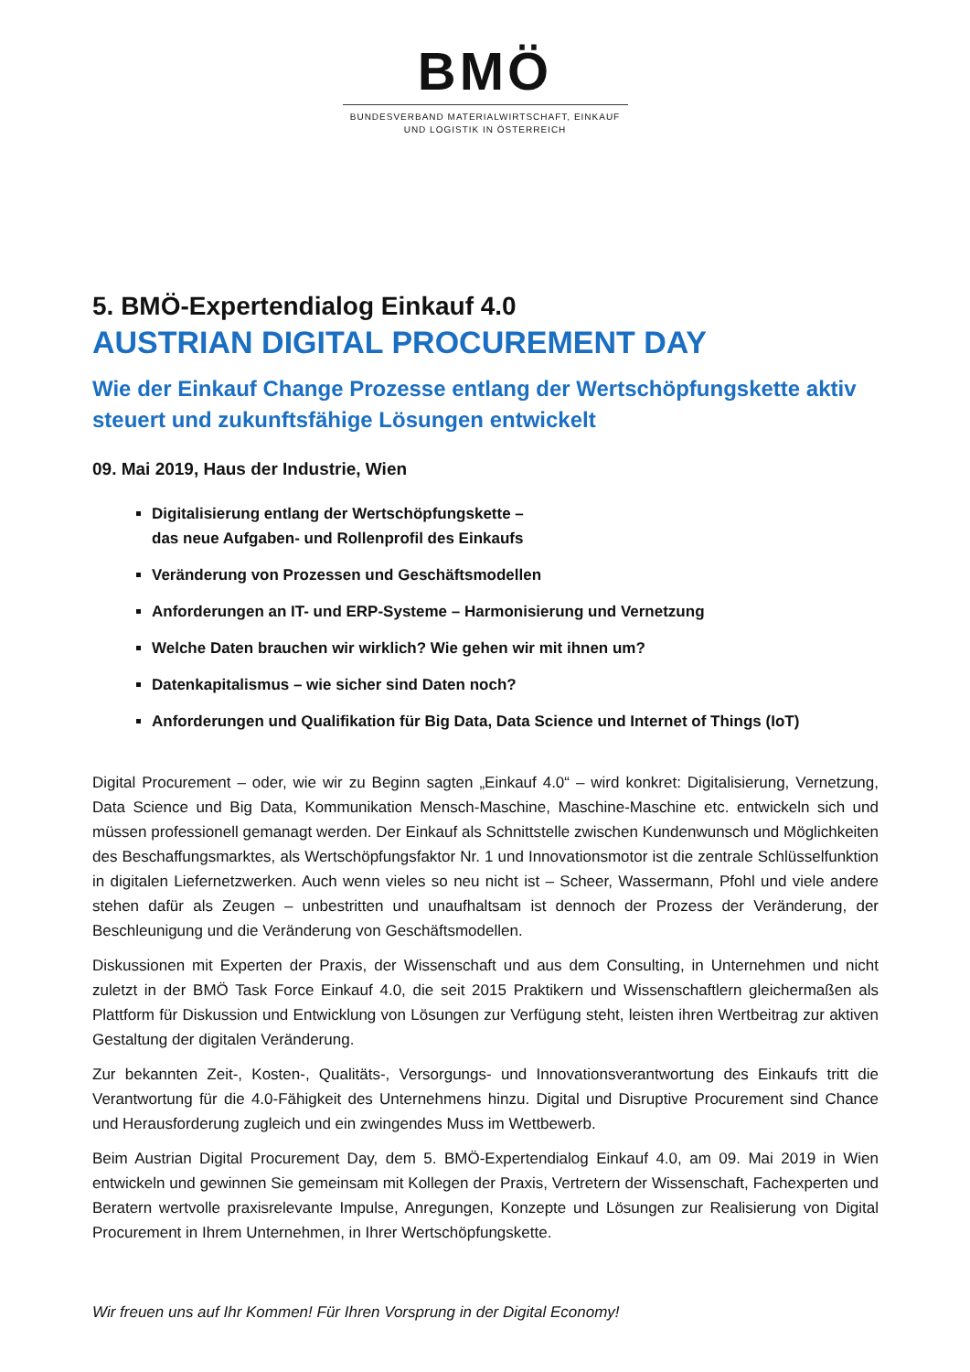BMÖ
BUNDESVERBAND MATERIALWIRTSCHAFT, EINKAUF
UND LOGISTIK IN ÖSTERREICH
5. BMÖ-Expertendialog Einkauf 4.0
AUSTRIAN DIGITAL PROCUREMENT DAY
Wie der Einkauf Change Prozesse entlang der Wertschöpfungskette aktiv steuert und zukunftsfähige Lösungen entwickelt
09. Mai 2019, Haus der Industrie, Wien
Digitalisierung entlang der Wertschöpfungskette –
das neue Aufgaben- und Rollenprofil des Einkaufs
Veränderung von Prozessen und Geschäftsmodellen
Anforderungen an IT- und ERP-Systeme – Harmonisierung und Vernetzung
Welche Daten brauchen wir wirklich? Wie gehen wir mit ihnen um?
Datenkapitalismus – wie sicher sind Daten noch?
Anforderungen und Qualifikation für Big Data, Data Science und Internet of Things (IoT)
Digital Procurement – oder, wie wir zu Beginn sagten „Einkauf 4.0“ – wird konkret: Digitalisierung, Vernetzung, Data Science und Big Data, Kommunikation Mensch-Maschine, Maschine-Maschine etc. entwickeln sich und müssen professionell gemanagt werden. Der Einkauf als Schnittstelle zwischen Kundenwunsch und Möglichkeiten des Beschaffungsmarktes, als Wertschöpfungsfaktor Nr. 1 und Innovationsmotor ist die zentrale Schlüsselfunktion in digitalen Liefernetzwerken. Auch wenn vieles so neu nicht ist – Scheer, Wassermann, Pfohl und viele andere stehen dafür als Zeugen – unbestritten und unaufhaltsam ist dennoch der Prozess der Veränderung, der Beschleunigung und die Veränderung von Geschäftsmodellen.
Diskussionen mit Experten der Praxis, der Wissenschaft und aus dem Consulting, in Unternehmen und nicht zuletzt in der BMÖ Task Force Einkauf 4.0, die seit 2015 Praktikern und Wissenschaftlern gleichermaßen als Plattform für Diskussion und Entwicklung von Lösungen zur Verfügung steht, leisten ihren Wertbeitrag zur aktiven Gestaltung der digitalen Veränderung.
Zur bekannten Zeit-, Kosten-, Qualitäts-, Versorgungs- und Innovationsverantwortung des Einkaufs tritt die Verantwortung für die 4.0-Fähigkeit des Unternehmens hinzu. Digital und Disruptive Procurement sind Chance und Herausforderung zugleich und ein zwingendes Muss im Wettbewerb.
Beim Austrian Digital Procurement Day, dem 5. BMÖ-Expertendialog Einkauf 4.0, am 09. Mai 2019 in Wien entwickeln und gewinnen Sie gemeinsam mit Kollegen der Praxis, Vertretern der Wissenschaft, Fachexperten und Beratern wertvolle praxisrelevante Impulse, Anregungen, Konzepte und Lösungen zur Realisierung von Digital Procurement in Ihrem Unternehmen, in Ihrer Wertschöpfungskette.
Wir freuen uns auf Ihr Kommen! Für Ihren Vorsprung in der Digital Economy!